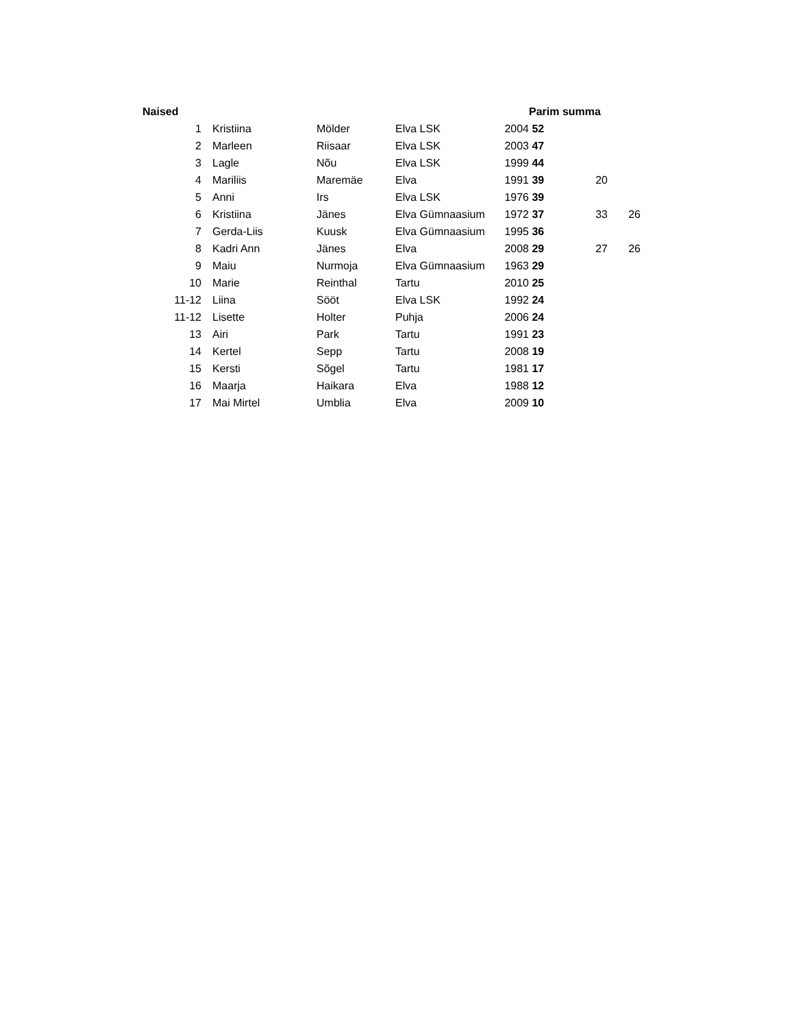| Naised | | | | | | Parim summa | | |
| --- | --- | --- | --- | --- | --- | --- | --- | --- |
| 1 | | Kristiina | Mölder | Elva LSK | 2004 | 52 | | |
| 2 | | Marleen | Riisaar | Elva LSK | 2003 | 47 | | |
| 3 | | Lagle | Nõu | Elva LSK | 1999 | 44 | | |
| 4 | | Mariliis | Maremäe | Elva | 1991 | 39 | 20 | |
| 5 | | Anni | Irs | Elva LSK | 1976 | 39 | | |
| 6 | | Kristiina | Jänes | Elva Gümnaasium | 1972 | 37 | 33 | 26 |
| 7 | | Gerda-Liis | Kuusk | Elva Gümnaasium | 1995 | 36 | | |
| 8 | | Kadri Ann | Jänes | Elva | 2008 | 29 | 27 | 26 |
| 9 | | Maiu | Nurmoja | Elva Gümnaasium | 1963 | 29 | | |
| 10 | | Marie | Reinthal | Tartu | 2010 | 25 | | |
| 11-12 | | Liina | Sööt | Elva LSK | 1992 | 24 | | |
| 11-12 | | Lisette | Holter | Puhja | 2006 | 24 | | |
| 13 | | Airi | Park | Tartu | 1991 | 23 | | |
| 14 | | Kertel | Sepp | Tartu | 2008 | 19 | | |
| 15 | | Kersti | Sõgel | Tartu | 1981 | 17 | | |
| 16 | | Maarja | Haikara | Elva | 1988 | 12 | | |
| 17 | | Mai Mirtel | Umblia | Elva | 2009 | 10 | | |